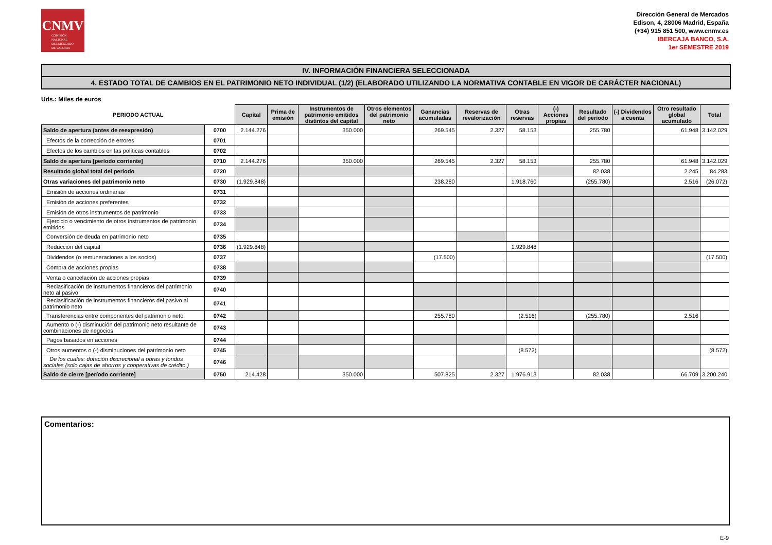CNMV
COMISIÓN
NACIONAL
DEL MERCADO
DE VALORES
Dirección General de Mercados
Edison, 4, 28006 Madrid, España
(+34) 915 851 500, www.cnmv.es
IBERCAJA BANCO, S.A.
1er SEMESTRE 2019
IV. INFORMACIÓN FINANCIERA SELECCIONADA
4. ESTADO TOTAL DE CAMBIOS EN EL PATRIMONIO NETO INDIVIDUAL (1/2) (ELABORADO UTILIZANDO LA NORMATIVA CONTABLE EN VIGOR DE CARÁCTER NACIONAL)
Uds.: Miles de euros
| PERIODO ACTUAL | | Capital | Prima de emisión | Instrumentos de patrimonio emitidos distintos del capital | Otros elementos del patrimonio neto | Ganancias acumuladas | Reservas de revalorización | Otras reservas | (-) Acciones propias | Resultado del periodo | (-) Dividendos a cuenta | Otro resultado global acumulado | Total |
| --- | --- | --- | --- | --- | --- | --- | --- | --- | --- | --- | --- | --- | --- |
| Saldo de apertura (antes de reexpresión) | 0700 | 2.144.276 | | 350.000 | | 269.545 | 2.327 | 58.153 | | 255.780 | | 61.948 | 3.142.029 |
| Efectos de la corrección de errores | 0701 | | | | | | | | | | | | |
| Efectos de los cambios en las políticas contables | 0702 | | | | | | | | | | | | |
| Saldo de apertura [período corriente] | 0710 | 2.144.276 | | 350.000 | | 269.545 | 2.327 | 58.153 | | 255.780 | | 61.948 | 3.142.029 |
| Resultado global total del periodo | 0720 | | | | | | | | | 82.038 | | 2.245 | 84.283 |
| Otras variaciones del patrimonio neto | 0730 | (1.929.848) | | | | 238.280 | | 1.918.760 | | (255.780) | | 2.516 | (26.072) |
| Emisión de acciones ordinarias | 0731 | | | | | | | | | | | | |
| Emisión de acciones preferentes | 0732 | | | | | | | | | | | | |
| Emisión de otros instrumentos de patrimonio | 0733 | | | | | | | | | | | | |
| Ejercicio o vencimiento de otros instrumentos de patrimonio emitidos | 0734 | | | | | | | | | | | | |
| Conversión de deuda en patrimonio neto | 0735 | | | | | | | | | | | | |
| Reducción del capital | 0736 | (1.929.848) | | | | | | 1.929.848 | | | | | |
| Dividendos (o remuneraciones a los socios) | 0737 | | | | | (17.500) | | | | | | | (17.500) |
| Compra de acciones propias | 0738 | | | | | | | | | | | | |
| Venta o cancelación de acciones propias | 0739 | | | | | | | | | | | | |
| Reclasificación de instrumentos financieros del patrimonio neto al pasivo | 0740 | | | | | | | | | | | | |
| Reclasificación de instrumentos financieros del pasivo al patrimonio neto | 0741 | | | | | | | | | | | | |
| Transferencias entre componentes del patrimonio neto | 0742 | | | | | 255.780 | | (2.516) | | (255.780) | | 2.516 | |
| Aumento o (-) disminución del patrimonio neto resultante de combinaciones de negocios | 0743 | | | | | | | | | | | | |
| Pagos basados en acciones | 0744 | | | | | | | | | | | | |
| Otros aumentos o (-) disminuciones del patrimonio neto | 0745 | | | | | | | (8.572) | | | | | (8.572) |
| De los cuales: dotación discrecional a obras y fondos sociales (solo cajas de ahorros y cooperativas de crédito ) | 0746 | | | | | | | | | | | | |
| Saldo de cierre [período corriente] | 0750 | 214.428 | | 350.000 | | 507.825 | 2.327 | 1.976.913 | | 82.038 | | 66.709 | 3.200.240 |
Comentarios:
E-9